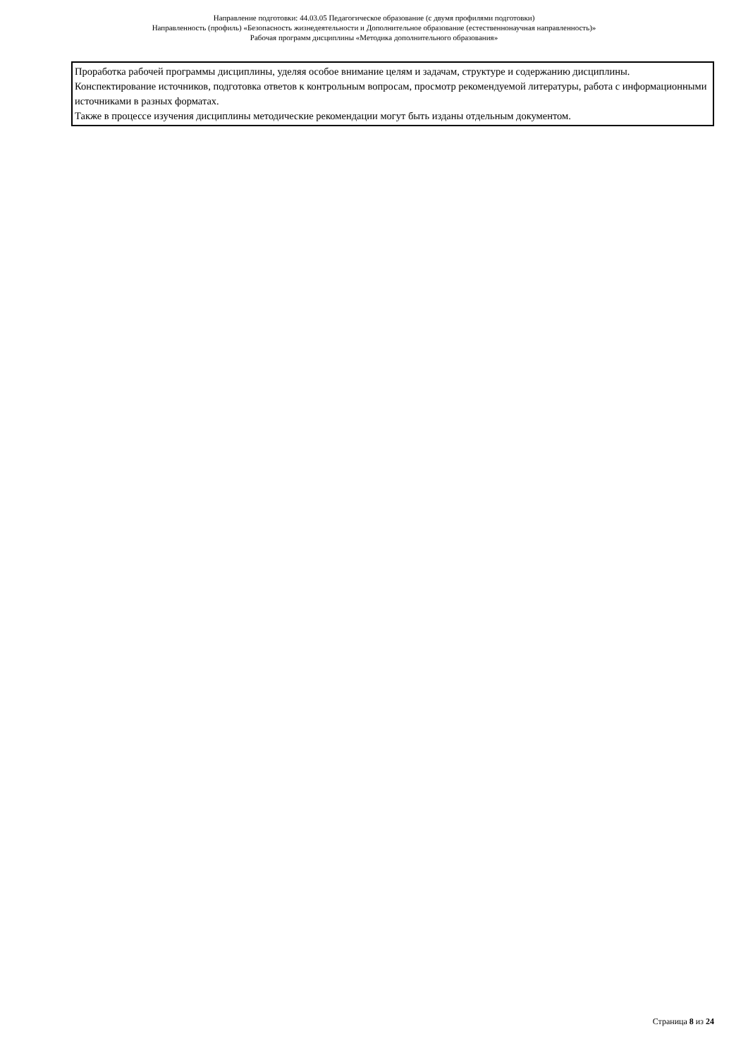Направление подготовки: 44.03.05 Педагогическое образование (с двумя профилями подготовки)
Направленность (профиль) «Безопасность жизнедеятельности и Дополнительное образование (естественнонаучная направленность)»
Рабочая программ дисциплины «Методика дополнительного образования»
| Проработка рабочей программы дисциплины, уделяя особое внимание целям и задачам, структуре и содержанию дисциплины. Конспектирование источников, подготовка ответов к контрольным вопросам, просмотр рекомендуемой литературы, работа с информационными источниками в разных форматах. Также в процессе изучения дисциплины методические рекомендации могут быть изданы отдельным документом. |
Страница 8 из 24